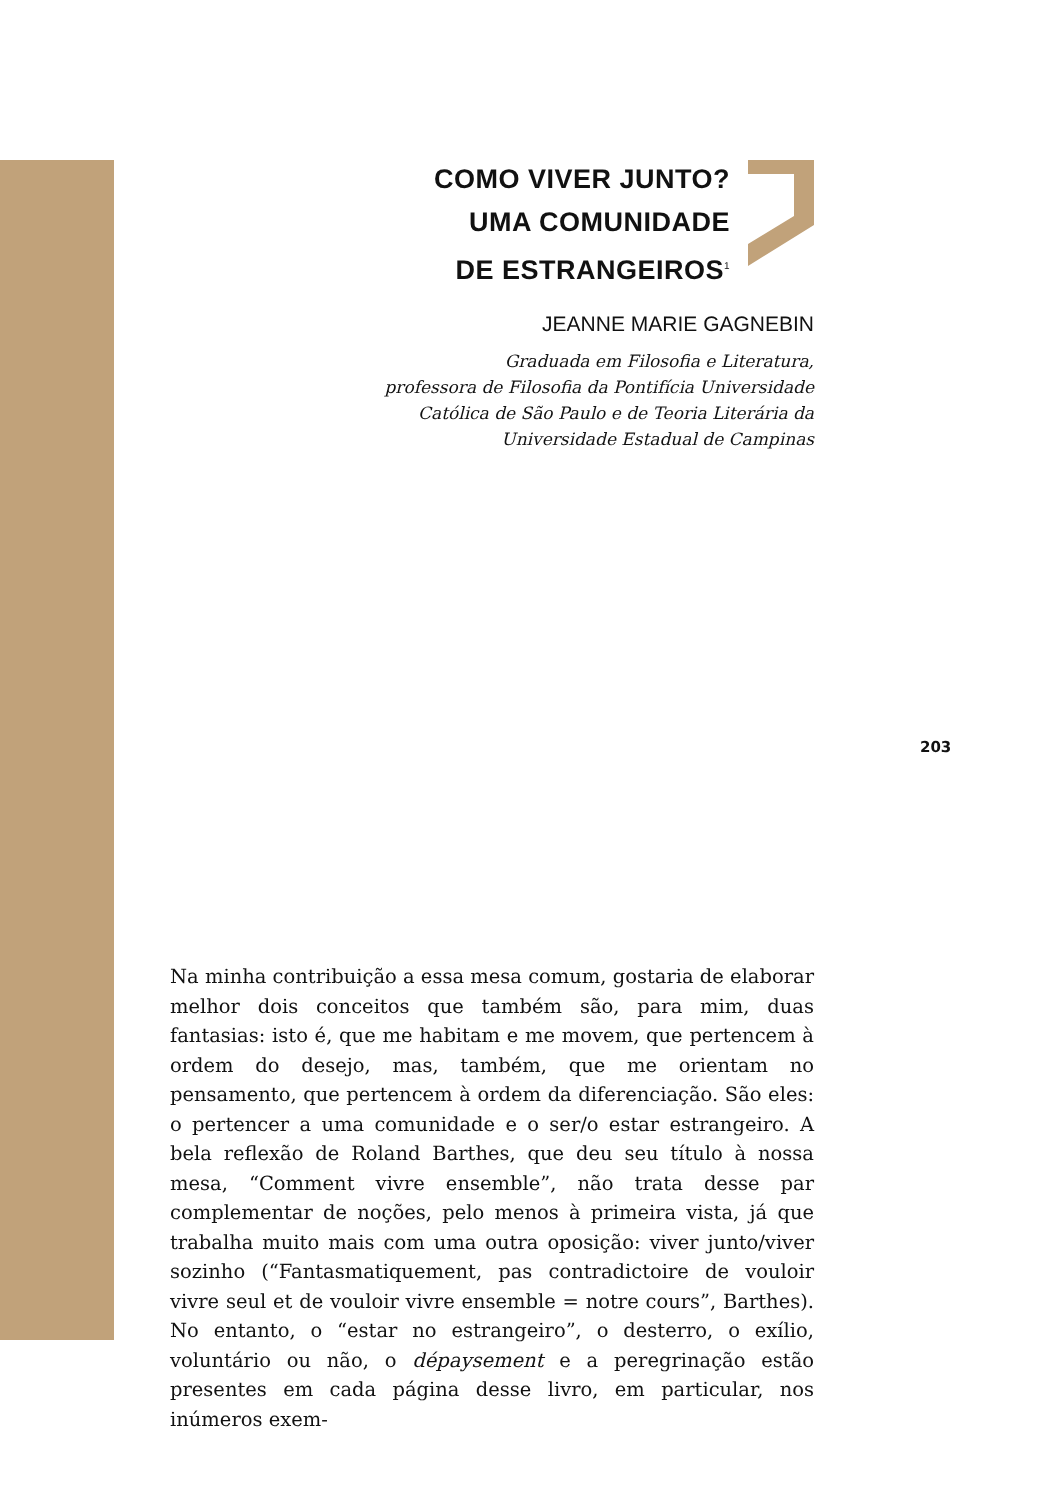COMO VIVER JUNTO?
UMA COMUNIDADE
DE ESTRANGEIROS<sup>1</sup>
JEANNE MARIE GAGNEBIN
Graduada em Filosofia e Literatura,
professora de Filosofia da Pontifícia Universidade
Católica de São Paulo e de Teoria Literária da
Universidade Estadual de Campinas
203
Na minha contribuição a essa mesa comum, gostaria de elaborar melhor dois conceitos que também são, para mim, duas fantasias: isto é, que me habitam e me movem, que pertencem à ordem do desejo, mas, também, que me orientam no pensamento, que pertencem à ordem da diferenciação. São eles: o pertencer a uma comunidade e o ser/o estar estrangeiro. A bela reflexão de Roland Barthes, que deu seu título à nossa mesa, “Comment vivre ensemble”, não trata desse par complementar de noções, pelo menos à primeira vista, já que trabalha muito mais com uma outra oposição: viver junto/viver sozinho (“Fantasmatiquement, pas contradictoire de vouloir vivre seul et de vouloir vivre ensemble = notre cours”, Barthes). No entanto, o “estar no estrangeiro”, o desterro, o exílio, voluntário ou não, o dépaysement e a peregrinação estão presentes em cada página desse livro, em particular, nos inúmeros exem-